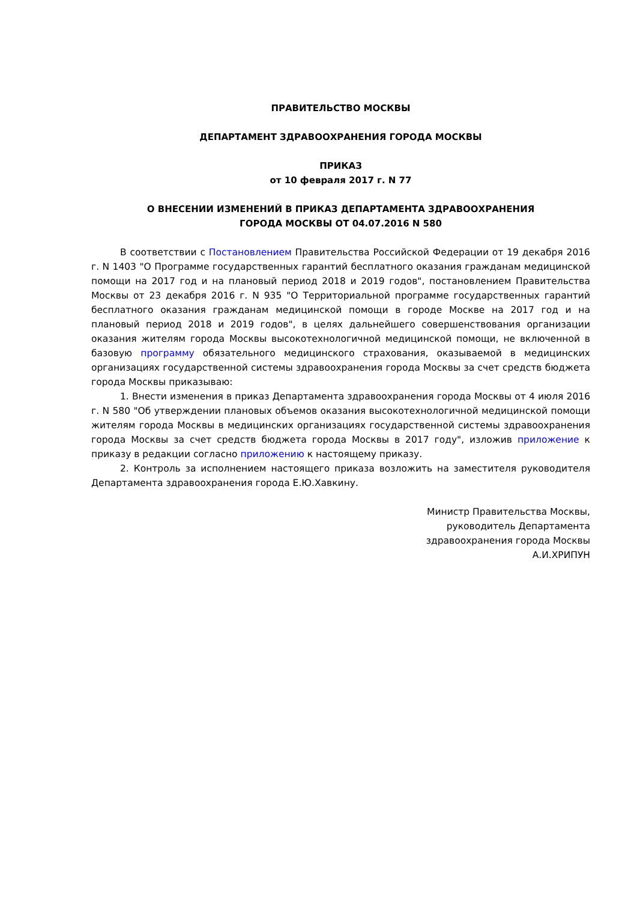ПРАВИТЕЛЬСТВО МОСКВЫ
ДЕПАРТАМЕНТ ЗДРАВООХРАНЕНИЯ ГОРОДА МОСКВЫ
ПРИКАЗ
от 10 февраля 2017 г. N 77
О ВНЕСЕНИИ ИЗМЕНЕНИЙ В ПРИКАЗ ДЕПАРТАМЕНТА ЗДРАВООХРАНЕНИЯ
ГОРОДА МОСКВЫ ОТ 04.07.2016 N 580
В соответствии с Постановлением Правительства Российской Федерации от 19 декабря 2016 г. N 1403 "О Программе государственных гарантий бесплатного оказания гражданам медицинской помощи на 2017 год и на плановый период 2018 и 2019 годов", постановлением Правительства Москвы от 23 декабря 2016 г. N 935 "О Территориальной программе государственных гарантий бесплатного оказания гражданам медицинской помощи в городе Москве на 2017 год и на плановый период 2018 и 2019 годов", в целях дальнейшего совершенствования организации оказания жителям города Москвы высокотехнологичной медицинской помощи, не включенной в базовую программу обязательного медицинского страхования, оказываемой в медицинских организациях государственной системы здравоохранения города Москвы за счет средств бюджета города Москвы приказываю:
1. Внести изменения в приказ Департамента здравоохранения города Москвы от 4 июля 2016 г. N 580 "Об утверждении плановых объемов оказания высокотехнологичной медицинской помощи жителям города Москвы в медицинских организациях государственной системы здравоохранения города Москвы за счет средств бюджета города Москвы в 2017 году", изложив приложение к приказу в редакции согласно приложению к настоящему приказу.
2. Контроль за исполнением настоящего приказа возложить на заместителя руководителя Департамента здравоохранения города Е.Ю.Хавкину.
Министр Правительства Москвы,
руководитель Департамента
здравоохранения города Москвы
А.И.ХРИПУН